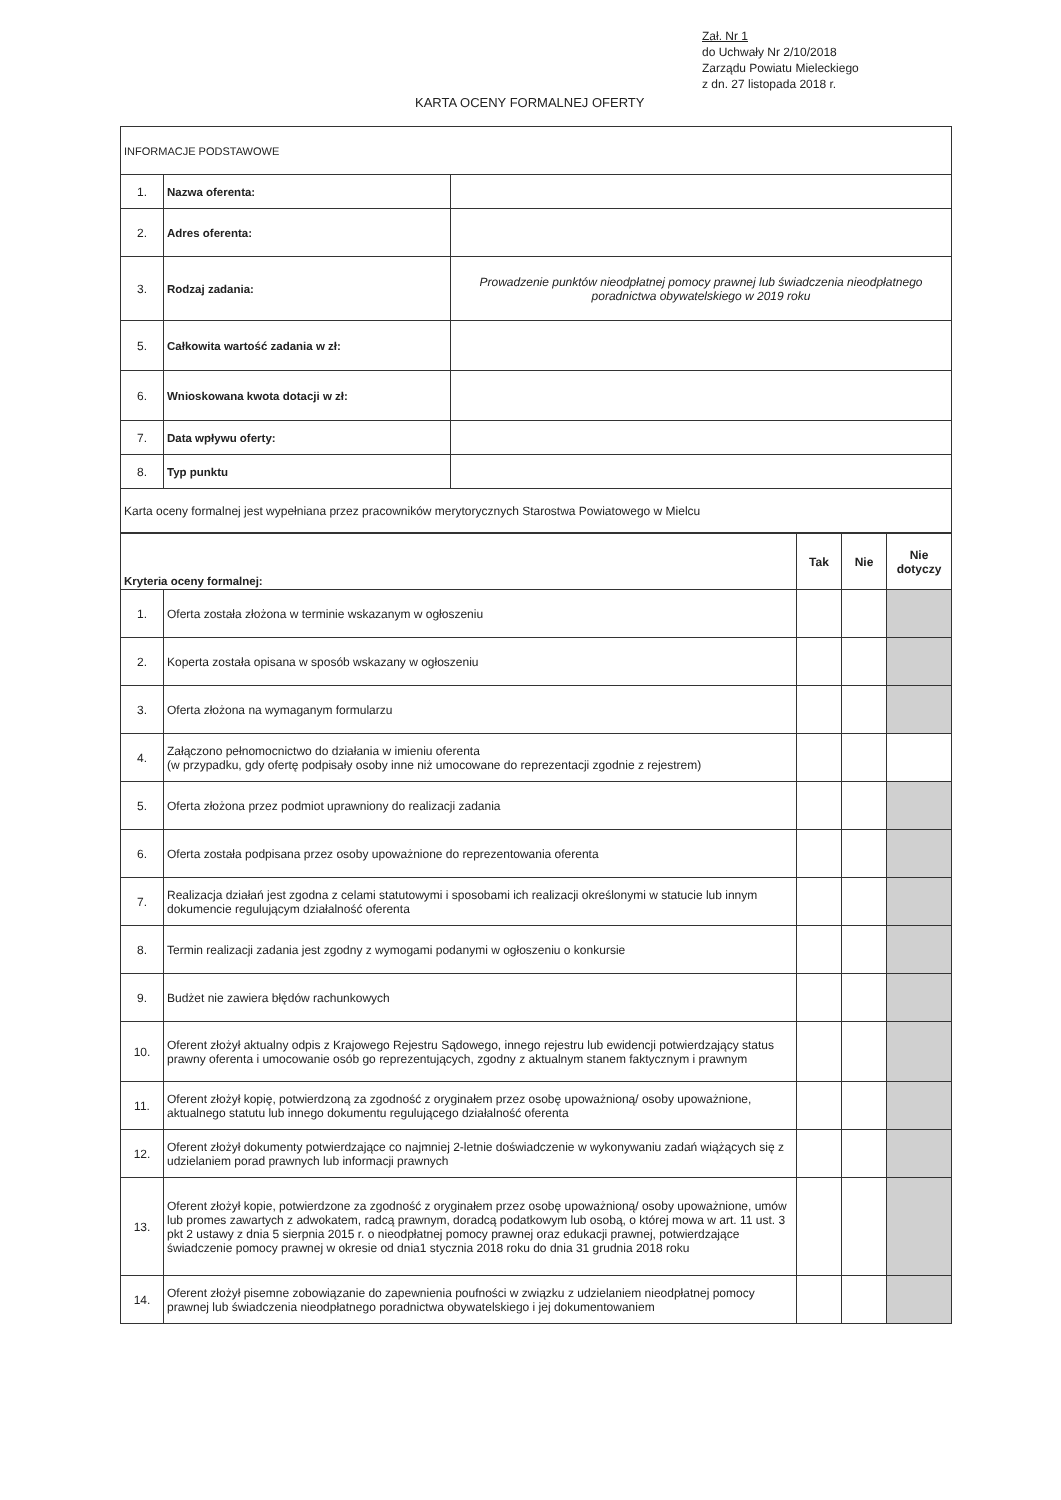Zał. Nr 1
do Uchwały Nr 2/10/2018
Zarządu Powiatu Mieleckiego
z dn. 27 listopada 2018 r.
KARTA OCENY FORMALNEJ OFERTY
| INFORMACJE PODSTAWOWE | | |
| 1. | Nazwa oferenta: | |
| 2. | Adres oferenta: | |
| 3. | Rodzaj zadania: | Prowadzenie punktów nieodpłatnej pomocy prawnej lub świadczenia nieodpłatnego poradnictwa obywatelskiego w 2019 roku |
| 5. | Całkowita wartość zadania w zł: | |
| 6. | Wnioskowana kwota dotacji w zł: | |
| 7. | Data wpływu oferty: | |
| 8. | Typ punktu | |
| Karta oceny formalnej jest wypełniana przez pracowników merytorycznych Starostwa Powiatowego w Mielcu | | |
| Kryteria oceny formalnej: | | Tak | Nie | Nie dotyczy |
| --- | --- | --- | --- | --- |
| 1. | Oferta została złożona w terminie wskazanym w ogłoszeniu | | | |
| 2. | Koperta została opisana w sposób wskazany w ogłoszeniu | | | |
| 3. | Oferta złożona na wymaganym formularzu | | | |
| 4. | Załączono pełnomocnictwo do działania w imieniu oferenta (w przypadku, gdy ofertę podpisały osoby inne niż umocowane do reprezentacji zgodnie z rejestrem) | | | |
| 5. | Oferta złożona przez podmiot uprawniony do realizacji zadania | | | |
| 6. | Oferta została podpisana przez osoby upoważnione do reprezentowania oferenta | | | |
| 7. | Realizacja działań jest zgodna z celami statutowymi i sposobami ich realizacji określonymi w statucie lub innym dokumencie regulującym działalność oferenta | | | |
| 8. | Termin realizacji zadania jest zgodny z wymogami podanymi w ogłoszeniu o konkursie | | | |
| 9. | Budżet nie zawiera błędów rachunkowych | | | |
| 10. | Oferent złożył aktualny odpis z Krajowego Rejestru Sądowego, innego rejestru lub ewidencji potwierdzający status prawny oferenta i umocowanie osób go reprezentujących, zgodny z aktualnym stanem faktycznym i prawnym | | | |
| 11. | Oferent złożył kopię, potwierdzoną za zgodność z oryginałem przez osobę upoważnioną/ osoby upoważnione, aktualnego statutu lub innego dokumentu regulującego działalność oferenta | | | |
| 12. | Oferent złożył dokumenty potwierdzające co najmniej 2-letnie doświadczenie w wykonywaniu zadań wiążących się z udzielaniem porad prawnych lub informacji prawnych | | | |
| 13. | Oferent złożył kopie, potwierdzone za zgodność z oryginałem przez osobę upoważnioną/ osoby upoważnione, umów lub promes zawartych z adwokatem, radcą prawnym, doradcą podatkowym lub osobą, o której mowa w art. 11 ust. 3 pkt 2 ustawy z dnia 5 sierpnia 2015 r. o nieodpłatnej pomocy prawnej oraz edukacji prawnej, potwierdzające świadczenie pomocy prawnej w okresie od dnia1 stycznia 2018 roku do dnia 31 grudnia 2018 roku | | | |
| 14. | Oferent złożył pisemne zobowiązanie do zapewnienia poufności w związku z udzielaniem nieodpłatnej pomocy prawnej lub świadczenia nieodpłatnego poradnictwa obywatelskiego i jej dokumentowaniem | | | |